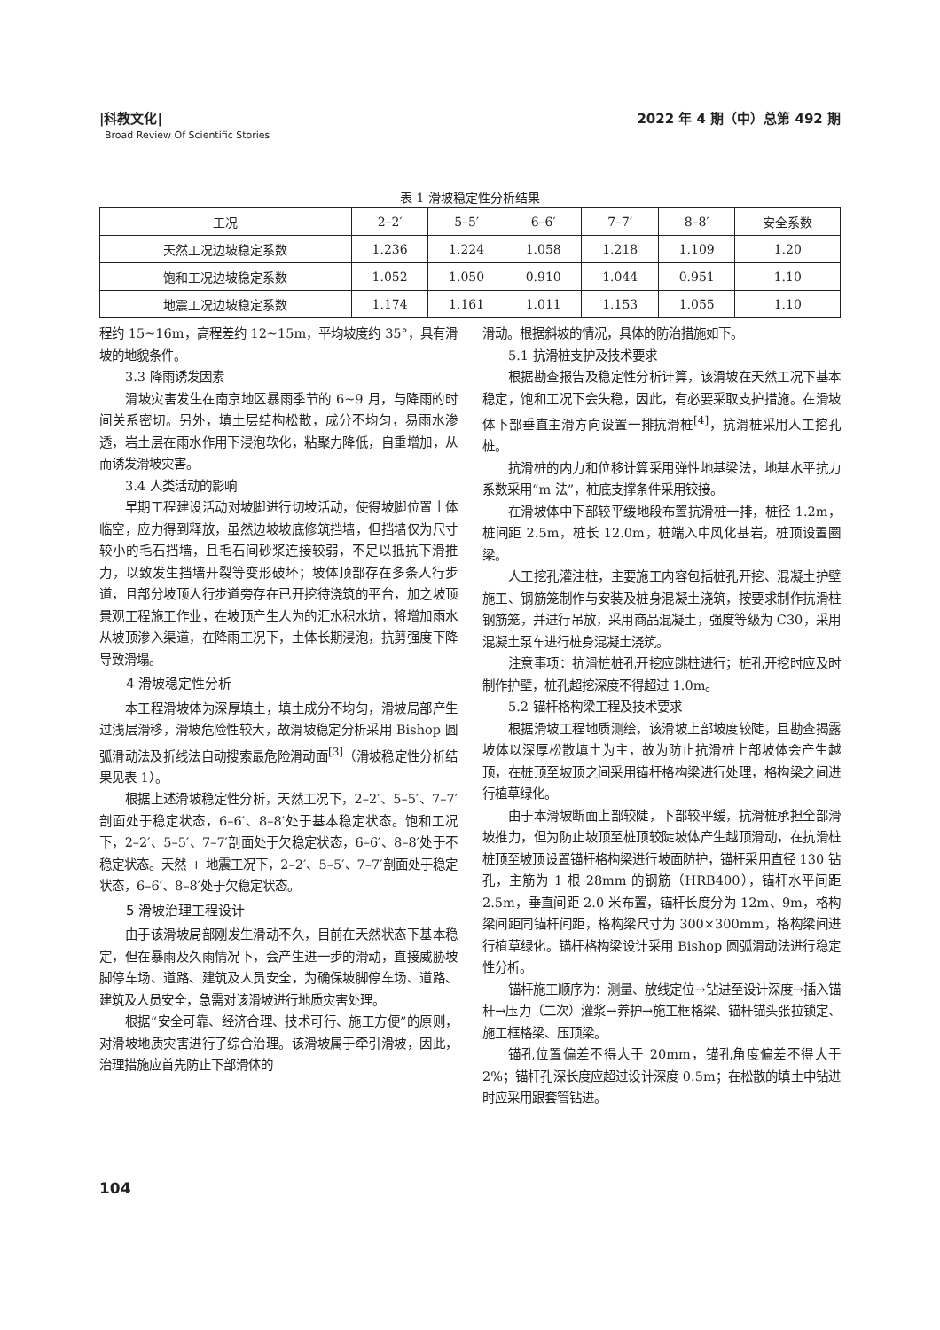|科教文化| 2022 年 4 期（中）总第 492 期
Broad Review Of Scientific Stories
表 1 滑坡稳定性分析结果
| 工况 | 2–2′ | 5–5′ | 6–6′ | 7–7′ | 8–8′ | 安全系数 |
| --- | --- | --- | --- | --- | --- | --- |
| 天然工况边坡稳定系数 | 1.236 | 1.224 | 1.058 | 1.218 | 1.109 | 1.20 |
| 饱和工况边坡稳定系数 | 1.052 | 1.050 | 0.910 | 1.044 | 0.951 | 1.10 |
| 地震工况边坡稳定系数 | 1.174 | 1.161 | 1.011 | 1.153 | 1.055 | 1.10 |
程约 15~16m，高程差约 12~15m，平均坡度约 35°，具有滑坡的地貌条件。
3.3 降雨诱发因素
滑坡灾害发生在南京地区暴雨季节的 6~9 月，与降雨的时间关系密切。另外，填土层结构松散，成分不均匀，易雨水渗透，岩土层在雨水作用下浸泡软化，粘聚力降低，自重增加，从而诱发滑坡灾害。
3.4 人类活动的影响
早期工程建设活动对坡脚进行切坡活动，使得坡脚位置土体临空，应力得到释放，虽然边坡坡底修筑挡墙，但挡墙仅为尺寸较小的毛石挡墙，且毛石间砂浆连接较弱，不足以抵抗下滑推力，以致发生挡墙开裂等变形破坏；坡体顶部存在多条人行步道，且部分坡顶人行步道旁存在已开挖待浇筑的平台，加之坡顶景观工程施工作业，在坡顶产生人为的汇水积水坑，将增加雨水从坡顶渗入渠道，在降雨工况下，土体长期浸泡，抗剪强度下降导致滑塌。
4 滑坡稳定性分析
本工程滑坡体为深厚填土，填土成分不均匀，滑坡局部产生过浅层滑移，滑坡危险性较大，故滑坡稳定分析采用 Bishop 圆弧滑动法及折线法自动搜索最危险滑动面<sup>[3]</sup>（滑坡稳定性分析结果见表 1）。
根据上述滑坡稳定性分析，天然工况下，2–2′、5–5′、7–7′剖面处于稳定状态，6–6′、8–8′处于基本稳定状态。饱和工况下，2–2′、5–5′、7–7′剖面处于欠稳定状态，6–6′、8–8′处于不稳定状态。天然 + 地震工况下，2–2′、5–5′、7–7′剖面处于稳定状态，6–6′、8–8′处于欠稳定状态。
5 滑坡治理工程设计
由于该滑坡局部刚发生滑动不久，目前在天然状态下基本稳定，但在暴雨及久雨情况下，会产生进一步的滑动，直接威胁坡脚停车场、道路、建筑及人员安全，为确保坡脚停车场、道路、建筑及人员安全，急需对该滑坡进行地质灾害处理。
根据“安全可靠、经济合理、技术可行、施工方便”的原则，对滑坡地质灾害进行了综合治理。该滑坡属于牵引滑坡，因此，治理措施应首先防止下部滑体的
滑动。根据斜坡的情况，具体的防治措施如下。
5.1 抗滑桩支护及技术要求
根据勘查报告及稳定性分析计算，该滑坡在天然工况下基本稳定，饱和工况下会失稳，因此，有必要采取支护措施。在滑坡体下部垂直主滑方向设置一排抗滑桩<sup>[4]</sup>，抗滑桩采用人工挖孔桩。
抗滑桩的内力和位移计算采用弹性地基梁法，地基水平抗力系数采用“m 法”，桩底支撑条件采用铰接。
在滑坡体中下部较平缓地段布置抗滑桩一排，桩径 1.2m，桩间距 2.5m，桩长 12.0m，桩端入中风化基岩，桩顶设置圈梁。
人工挖孔灌注桩，主要施工内容包括桩孔开挖、混凝土护壁施工、钢筋笼制作与安装及桩身混凝土浇筑，按要求制作抗滑桩钢筋笼，并进行吊放，采用商品混凝土，强度等级为 C30，采用混凝土泵车进行桩身混凝土浇筑。
注意事项：抗滑桩桩孔开挖应跳桩进行；桩孔开挖时应及时制作护壁，桩孔超挖深度不得超过 1.0m。
5.2 锚杆格构梁工程及技术要求
根据滑坡工程地质测绘，该滑坡上部坡度较陡，且勘查揭露坡体以深厚松散填土为主，故为防止抗滑桩上部坡体会产生越顶，在桩顶至坡顶之间采用锚杆格构梁进行处理，格构梁之间进行植草绿化。
由于本滑坡断面上部较陡，下部较平缓，抗滑桩承担全部滑坡推力，但为防止坡顶至桩顶较陡坡体产生越顶滑动，在抗滑桩桩顶至坡顶设置锚杆格构梁进行坡面防护，锚杆采用直径 130 钻孔，主筋为 1 根 28mm 的钢筋（HRB400），锚杆水平间距 2.5m，垂直间距 2.0 米布置，锚杆长度分为 12m、9m，格构梁间距同锚杆间距，格构梁尺寸为 300×300mm，格构梁间进行植草绿化。锚杆格构梁设计采用 Bishop 圆弧滑动法进行稳定性分析。
锚杆施工顺序为：测量、放线定位→钻进至设计深度→插入锚杆→压力（二次）灌浆→养护→施工框格梁、锚杆锚头张拉锁定、施工框格梁、压顶梁。
锚孔位置偏差不得大于 20mm，锚孔角度偏差不得大于 2%；锚杆孔深长度应超过设计深度 0.5m；在松散的填土中钻进时应采用跟套管钻进。
104